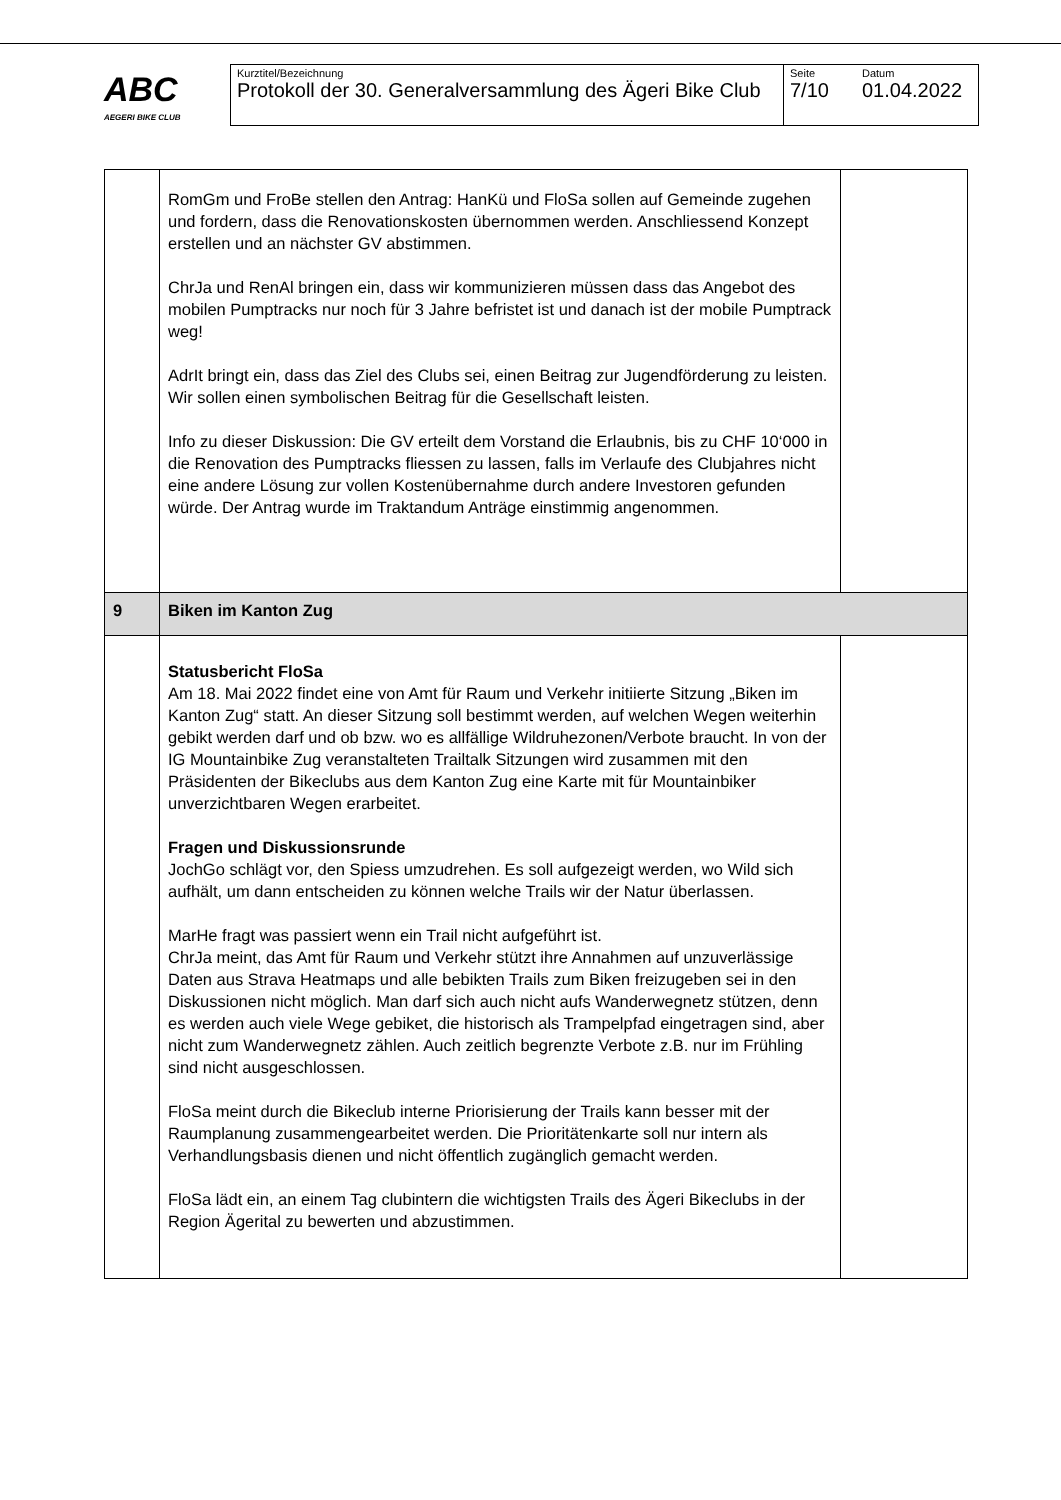ABC
AEGERI BIKE CLUB
| Kurztitel/Bezeichnung Protokoll der 30. Generalversammlung des Ägeri Bike Club | Seite 7/10 | Datum 01.04.2022 |
| | RomGm und FroBe stellen den Antrag: HanKü und FloSa sollen auf Gemeinde zugehen und fordern, dass die Renovationskosten übernommen werden. Anschliessend Konzept erstellen und an nächster GV abstimmen. ChrJa und RenAl bringen ein, dass wir kommunizieren müssen dass das Angebot des mobilen Pumptracks nur noch für 3 Jahre befristet ist und danach ist der mobile Pumptrack weg! AdrIt bringt ein, dass das Ziel des Clubs sei, einen Beitrag zur Jugendförderung zu leisten. Wir sollen einen symbolischen Beitrag für die Gesellschaft leisten. Info zu dieser Diskussion: Die GV erteilt dem Vorstand die Erlaubnis, bis zu CHF 10‘000 in die Renovation des Pumptracks fliessen zu lassen, falls im Verlaufe des Clubjahres nicht eine andere Lösung zur vollen Kostenübernahme durch andere Investoren gefunden würde. Der Antrag wurde im Traktandum Anträge einstimmig angenommen. | |
| 9 | Biken im Kanton Zug | |
| | Statusbericht FloSa Am 18. Mai 2022 findet eine von Amt für Raum und Verkehr initiierte Sitzung „Biken im Kanton Zug“ statt. An dieser Sitzung soll bestimmt werden, auf welchen Wegen weiterhin gebikt werden darf und ob bzw. wo es allfällige Wildruhezonen/Verbote braucht. In von der IG Mountainbike Zug veranstalteten Trailtalk Sitzungen wird zusammen mit den Präsidenten der Bikeclubs aus dem Kanton Zug eine Karte mit für Mountainbiker unverzichtbaren Wegen erarbeitet. Fragen und Diskussionsrunde JochGo schlägt vor, den Spiess umzudrehen. Es soll aufgezeigt werden, wo Wild sich aufhält, um dann entscheiden zu können welche Trails wir der Natur überlassen. MarHe fragt was passiert wenn ein Trail nicht aufgeführt ist. ChrJa meint, das Amt für Raum und Verkehr stützt ihre Annahmen auf unzuverlässige Daten aus Strava Heatmaps und alle bebikten Trails zum Biken freizugeben sei in den Diskussionen nicht möglich. Man darf sich auch nicht aufs Wanderwegnetz stützen, denn es werden auch viele Wege gebiket, die historisch als Trampelpfad eingetragen sind, aber nicht zum Wanderwegnetz zählen. Auch zeitlich begrenzte Verbote z.B. nur im Frühling sind nicht ausgeschlossen. FloSa meint durch die Bikeclub interne Priorisierung der Trails kann besser mit der Raumplanung zusammengearbeitet werden. Die Prioritätenkarte soll nur intern als Verhandlungsbasis dienen und nicht öffentlich zugänglich gemacht werden. FloSa lädt ein, an einem Tag clubintern die wichtigsten Trails des Ägeri Bikeclubs in der Region Ägerital zu bewerten und abzustimmen. | |